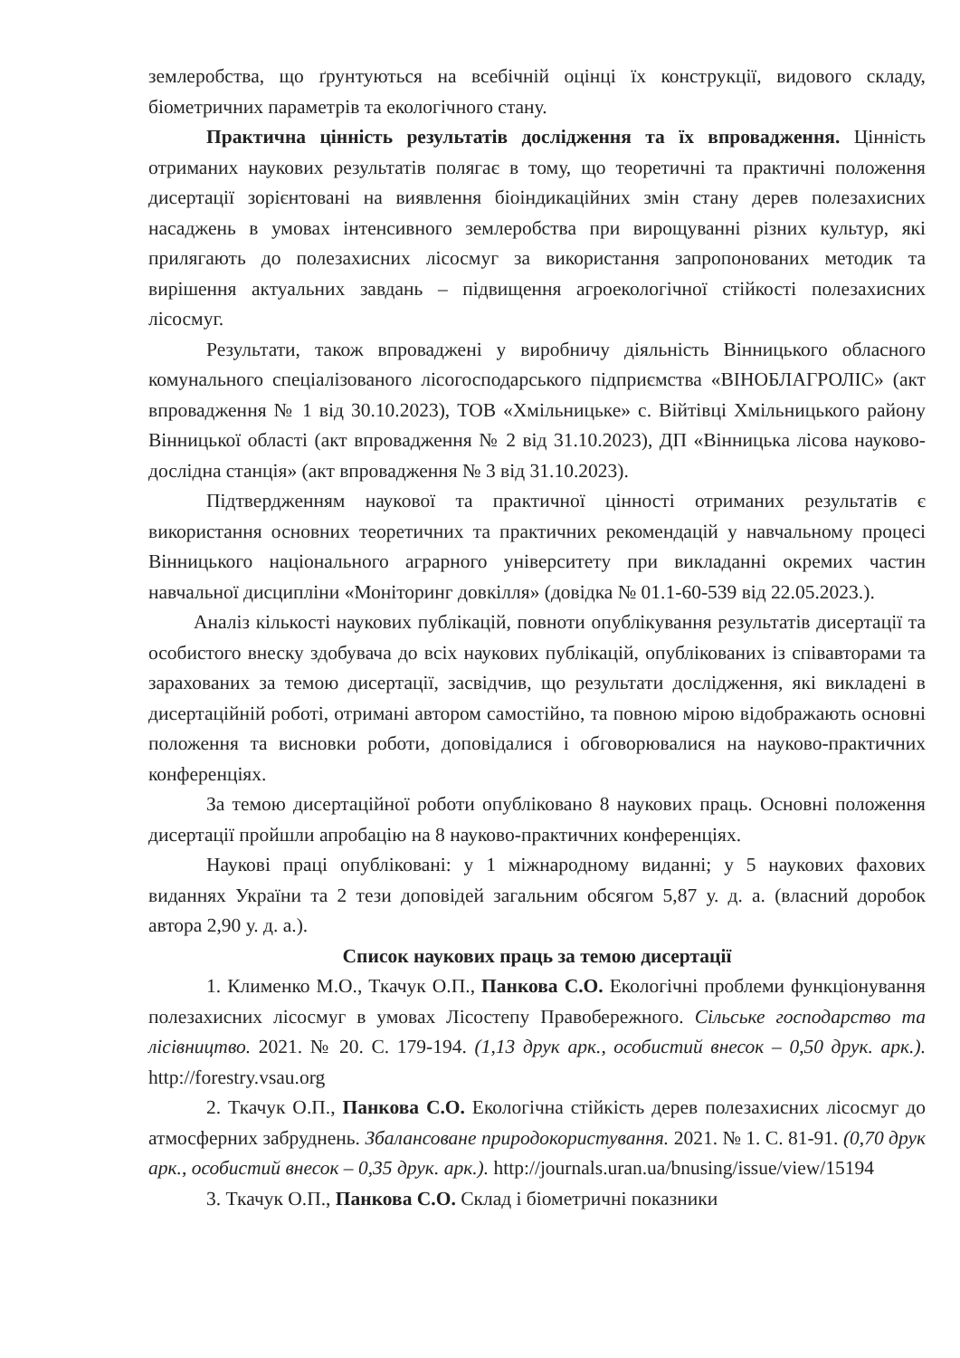землеробства, що ґрунтуються на всебічній оцінці їх конструкції, видового складу, біометричних параметрів та екологічного стану.
Практична цінність результатів дослідження та їх впровадження. Цінність отриманих наукових результатів полягає в тому, що теоретичні та практичні положення дисертації зорієнтовані на виявлення біоіндикаційних змін стану дерев полезахисних насаджень в умовах інтенсивного землеробства при вирощуванні різних культур, які прилягають до полезахисних лісосмуг за використання запропонованих методик та вирішення актуальних завдань – підвищення агроекологічної стійкості полезахисних лісосмуг.
Результати, також впроваджені у виробничу діяльність Вінницького обласного комунального спеціалізованого лісогосподарського підприємства «ВІНОБЛАГРОЛІС» (акт впровадження № 1 від 30.10.2023), ТОВ «Хмільницьке» с. Війтівці Хмільницького району Вінницької області (акт впровадження № 2 від 31.10.2023), ДП «Вінницька лісова науково-дослідна станція» (акт впровадження № 3 від 31.10.2023).
Підтвердженням наукової та практичної цінності отриманих результатів є використання основних теоретичних та практичних рекомендацій у навчальному процесі Вінницького національного аграрного університету при викладанні окремих частин навчальної дисципліни «Моніторинг довкілля» (довідка № 01.1-60-539 від 22.05.2023.).
Аналіз кількості наукових публікацій, повноти опублікування результатів дисертації та особистого внеску здобувача до всіх наукових публікацій, опублікованих із співавторами та зарахованих за темою дисертації, засвідчив, що результати дослідження, які викладені в дисертаційній роботі, отримані автором самостійно, та повною мірою відображають основні положення та висновки роботи, доповідалися і обговорювалися на науково-практичних конференціях.
За темою дисертаційної роботи опубліковано 8 наукових праць. Основні положення дисертації пройшли апробацію на 8 науково-практичних конференціях.
Наукові праці опубліковані: у 1 міжнародному виданні; у 5 наукових фахових виданнях України та 2 тези доповідей загальним обсягом 5,87 у. д. а. (власний доробок автора 2,90 у. д. а.).
Список наукових праць за темою дисертації
1. Клименко М.О., Ткачук О.П., Панкова С.О. Екологічні проблеми функціонування полезахисних лісосмуг в умовах Лісостепу Правобережного. Сільське господарство та лісівництво. 2021. № 20. С. 179-194. (1,13 друк арк., особистий внесок – 0,50 друк. арк.). http://forestry.vsau.org
2. Ткачук О.П., Панкова С.О. Екологічна стійкість дерев полезахисних лісосмуг до атмосферних забруднень. Збалансоване природокористування. 2021. № 1. С. 81-91. (0,70 друк арк., особистий внесок – 0,35 друк. арк.). http://journals.uran.ua/bnusing/issue/view/15194
3. Ткачук О.П., Панкова С.О. Склад і біометричні показники